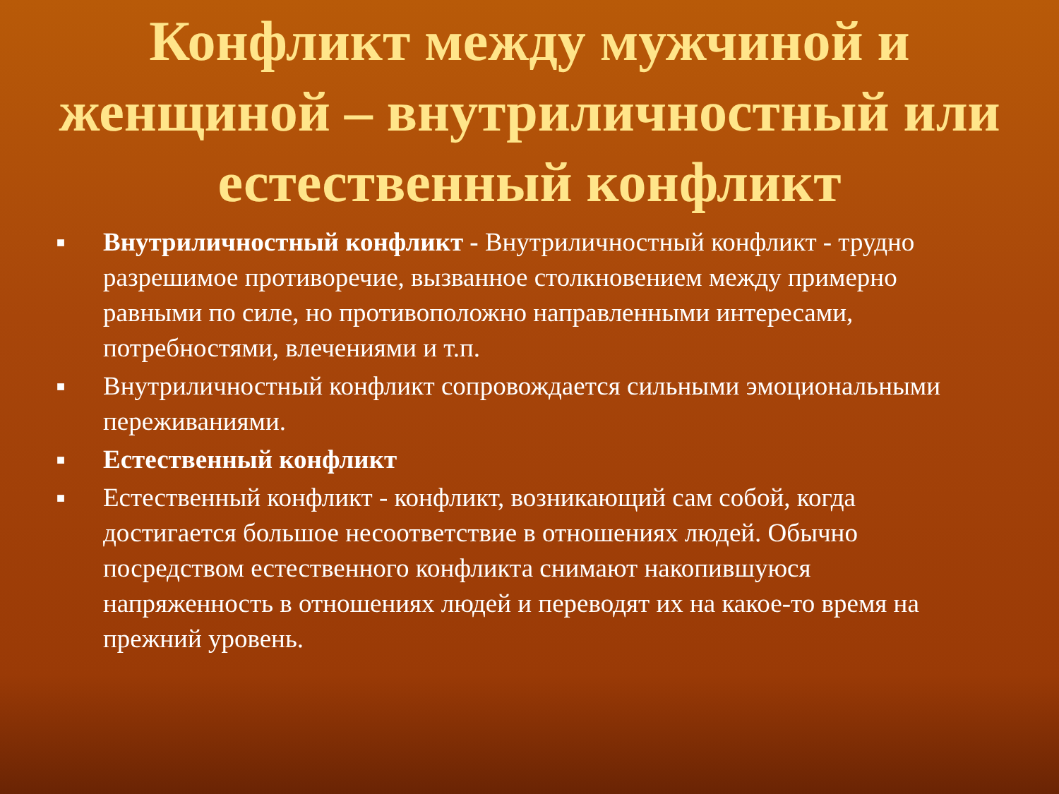Конфликт между мужчиной и женщиной – внутриличностный или естественный конфликт
■ Внутриличностный конфликт - Внутриличностный конфликт - трудно разрешимое противоречие, вызванное столкновением между примерно равными по силе, но противоположно направленными интересами, потребностями, влечениями и т.п.
■ Внутриличностный конфликт сопровождается сильными эмоциональными переживаниями.
■ Естественный конфликт
■ Естественный конфликт - конфликт, возникающий сам собой, когда достигается большое несоответствие в отношениях людей. Обычно посредством естественного конфликта снимают накопившуюся напряженность в отношениях людей и переводят их на какое-то время на прежний уровень.